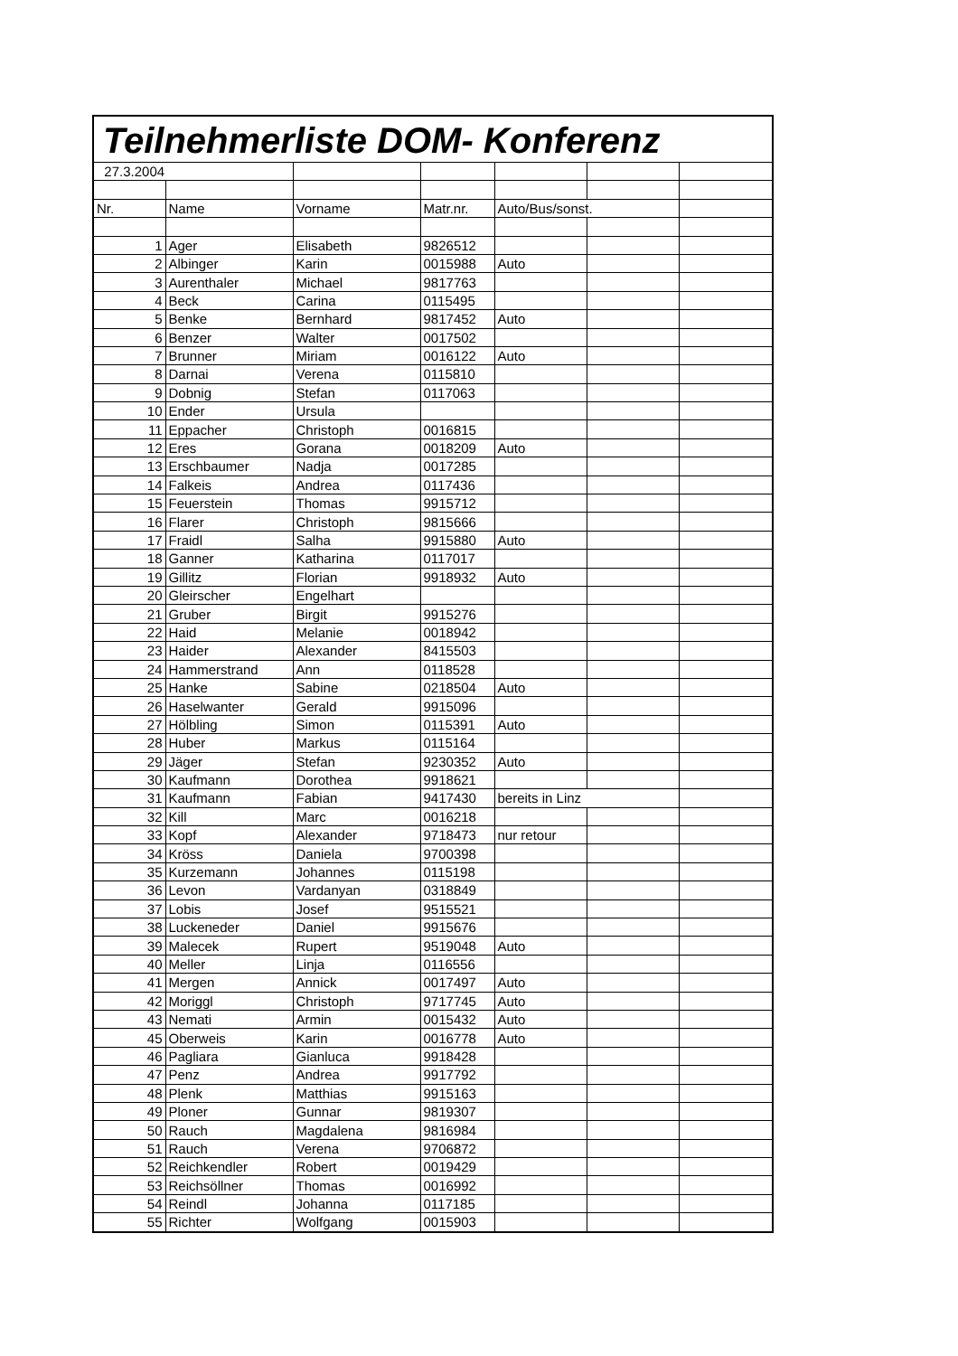Teilnehmerliste DOM- Konferenz
| 27.3.2004 | | | | | | |
| Nr. | Name | Vorname | Matr.nr. | Auto/Bus/sonst. | | |
| 1 | Ager | Elisabeth | 9826512 | | | |
| 2 | Albinger | Karin | 0015988 | Auto | | |
| 3 | Aurenthaler | Michael | 9817763 | | | |
| 4 | Beck | Carina | 0115495 | | | |
| 5 | Benke | Bernhard | 9817452 | Auto | | |
| 6 | Benzer | Walter | 0017502 | | | |
| 7 | Brunner | Miriam | 0016122 | Auto | | |
| 8 | Darnai | Verena | 0115810 | | | |
| 9 | Dobnig | Stefan | 0117063 | | | |
| 10 | Ender | Ursula | | | | |
| 11 | Eppacher | Christoph | 0016815 | | | |
| 12 | Eres | Gorana | 0018209 | Auto | | |
| 13 | Erschbaumer | Nadja | 0017285 | | | |
| 14 | Falkeis | Andrea | 0117436 | | | |
| 15 | Feuerstein | Thomas | 9915712 | | | |
| 16 | Flarer | Christoph | 9815666 | | | |
| 17 | Fraidl | Salha | 9915880 | Auto | | |
| 18 | Ganner | Katharina | 0117017 | | | |
| 19 | Gillitz | Florian | 9918932 | Auto | | |
| 20 | Gleirscher | Engelhart | | | | |
| 21 | Gruber | Birgit | 9915276 | | | |
| 22 | Haid | Melanie | 0018942 | | | |
| 23 | Haider | Alexander | 8415503 | | | |
| 24 | Hammerstrand | Ann | 0118528 | | | |
| 25 | Hanke | Sabine | 0218504 | Auto | | |
| 26 | Haselwanter | Gerald | 9915096 | | | |
| 27 | Hölbling | Simon | 0115391 | Auto | | |
| 28 | Huber | Markus | 0115164 | | | |
| 29 | Jäger | Stefan | 9230352 | Auto | | |
| 30 | Kaufmann | Dorothea | 9918621 | | | |
| 31 | Kaufmann | Fabian | 9417430 | bereits in Linz | | |
| 32 | Kill | Marc | 0016218 | | | |
| 33 | Kopf | Alexander | 9718473 | nur retour | | |
| 34 | Kröss | Daniela | 9700398 | | | |
| 35 | Kurzemann | Johannes | 0115198 | | | |
| 36 | Levon | Vardanyan | 0318849 | | | |
| 37 | Lobis | Josef | 9515521 | | | |
| 38 | Luckeneder | Daniel | 9915676 | | | |
| 39 | Malecek | Rupert | 9519048 | Auto | | |
| 40 | Meller | Linja | 0116556 | | | |
| 41 | Mergen | Annick | 0017497 | Auto | | |
| 42 | Moriggl | Christoph | 9717745 | Auto | | |
| 43 | Nemati | Armin | 0015432 | Auto | | |
| 45 | Oberweis | Karin | 0016778 | Auto | | |
| 46 | Pagliara | Gianluca | 9918428 | | | |
| 47 | Penz | Andrea | 9917792 | | | |
| 48 | Plenk | Matthias | 9915163 | | | |
| 49 | Ploner | Gunnar | 9819307 | | | |
| 50 | Rauch | Magdalena | 9816984 | | | |
| 51 | Rauch | Verena | 9706872 | | | |
| 52 | Reichkendler | Robert | 0019429 | | | |
| 53 | Reichsöllner | Thomas | 0016992 | | | |
| 54 | Reindl | Johanna | 0117185 | | | |
| 55 | Richter | Wolfgang | 0015903 | | | |